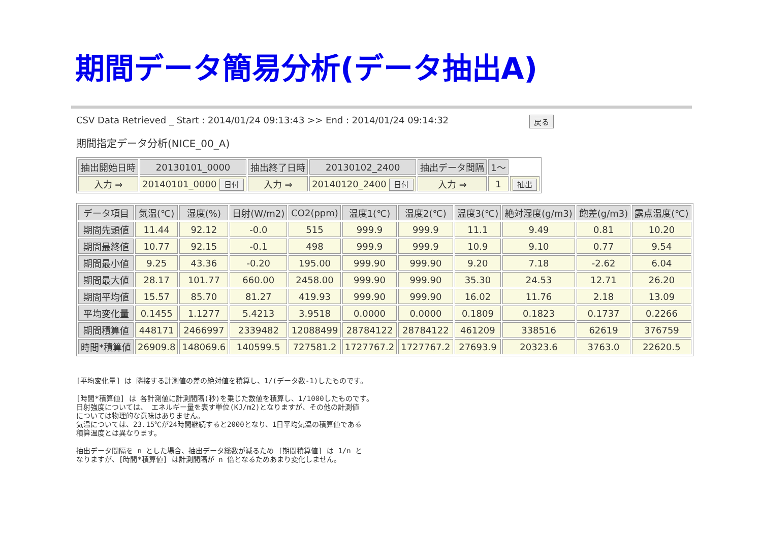期間データ簡易分析(データ抽出A)
CSV Data Retrieved _ Start : 2014/01/24 09:13:43 >> End : 2014/01/24 09:14:32 戻る
期間指定データ分析(NICE_00_A)
| 抽出開始日時 | 20130101_0000 | 抽出終了日時 | 20130102_2400 | 抽出データ間隔 | 1～ | |
| 入力 ⇒ | 20140101_0000 日付 | 入力 ⇒ | 20140120_2400 日付 | 入力 ⇒ | 1 | 抽出 |
| データ項目 | 気温(℃) | 湿度(%) | 日射(W/m2) | CO2(ppm) | 温度1(℃) | 温度2(℃) | 温度3(℃) | 絶対湿度(g/m3) | 飽差(g/m3) | 露点温度(℃) |
| --- | --- | --- | --- | --- | --- | --- | --- | --- | --- | --- |
| 期間先頭値 | 11.44 | 92.12 | -0.0 | 515 | 999.9 | 999.9 | 11.1 | 9.49 | 0.81 | 10.20 |
| 期間最終値 | 10.77 | 92.15 | -0.1 | 498 | 999.9 | 999.9 | 10.9 | 9.10 | 0.77 | 9.54 |
| 期間最小値 | 9.25 | 43.36 | -0.20 | 195.00 | 999.90 | 999.90 | 9.20 | 7.18 | -2.62 | 6.04 |
| 期間最大値 | 28.17 | 101.77 | 660.00 | 2458.00 | 999.90 | 999.90 | 35.30 | 24.53 | 12.71 | 26.20 |
| 期間平均値 | 15.57 | 85.70 | 81.27 | 419.93 | 999.90 | 999.90 | 16.02 | 11.76 | 2.18 | 13.09 |
| 平均変化量 | 0.1455 | 1.1277 | 5.4213 | 3.9518 | 0.0000 | 0.0000 | 0.1809 | 0.1823 | 0.1737 | 0.2266 |
| 期間積算値 | 448171 | 2466997 | 2339482 | 12088499 | 28784122 | 28784122 | 461209 | 338516 | 62619 | 376759 |
| 時間*積算値 | 26909.8 | 148069.6 | 140599.5 | 727581.2 | 1727767.2 | 1727767.2 | 27693.9 | 20323.6 | 3763.0 | 22620.5 |
[平均変化量] は 隣接する計測値の差の絶対値を積算し、1/(データ数-1)したものです。
[時間*積算値] は 各計測値に計測間隔(秒)を乗じた数値を積算し、1/1000したものです。
日射強度については、 エネルギー量を表す単位(KJ/m2)となりますが、その他の計測値
については物理的な意味はありません。
気温については、23.15℃が24時間継続すると2000となり、1日平均気温の積算値である
積算温度とは異なります。
抽出データ間隔を n とした場合、抽出データ総数が減るため [期間積算値] は 1/n と
なりますが、[時間*積算値] は計測間隔が n 倍となるためあまり変化しません。